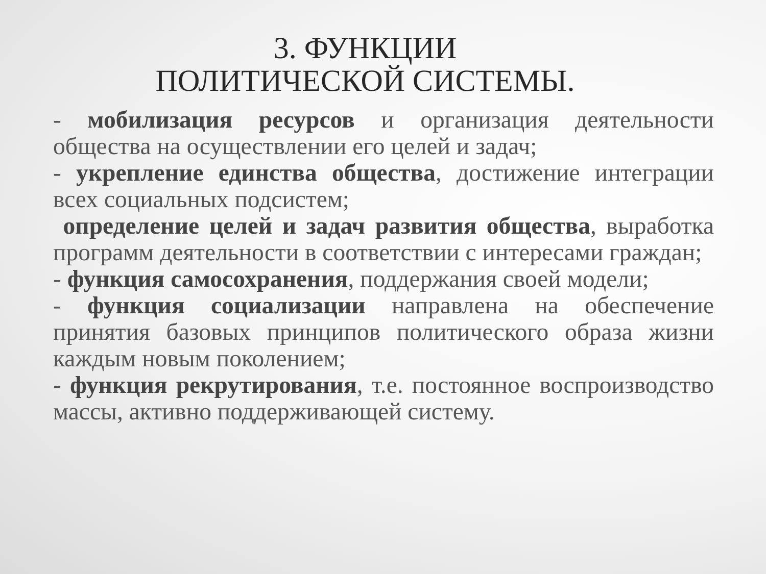3. ФУНКЦИИ
ПОЛИТИЧЕСКОЙ СИСТЕМЫ.
- мобилизация ресурсов и организация деятельности общества на осуществлении его целей и задач;
- укрепление единства общества, достижение интеграции всех социальных подсистем;
определение целей и задач развития общества, выработка программ деятельности в соответствии с интересами граждан;
- функция самосохранения, поддержания своей модели;
- функция социализации направлена на обеспечение принятия базовых принципов политического образа жизни каждым новым поколением;
- функция рекрутирования, т.е. постоянное воспроизводство массы, активно поддерживающей систему.